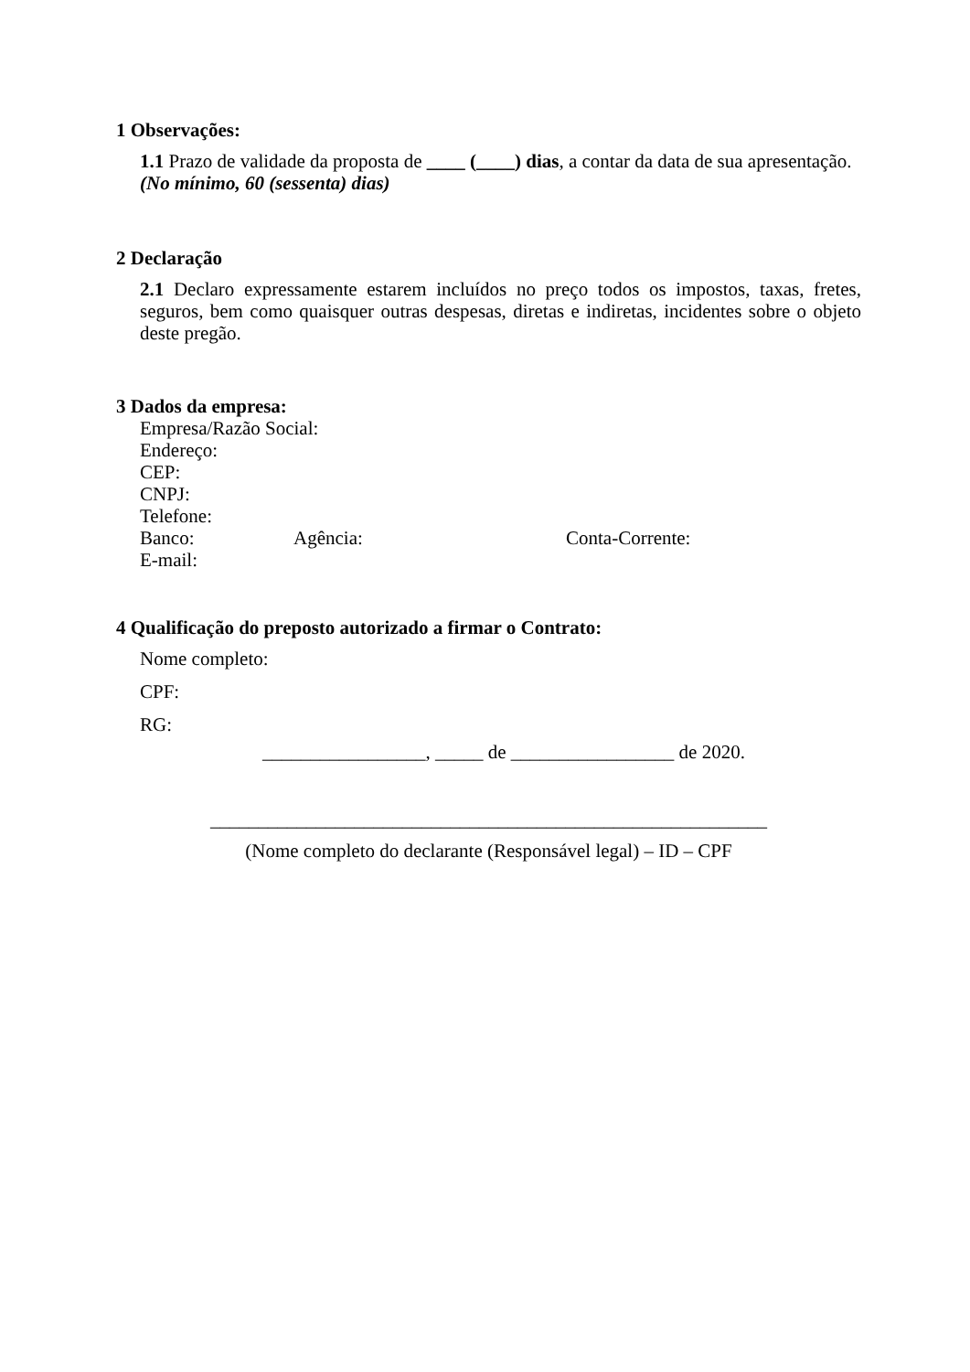1 Observações:
1.1 Prazo de validade da proposta de ____ (____) dias, a contar da data de sua apresentação. (No mínimo, 60 (sessenta) dias)
2 Declaração
2.1 Declaro expressamente estarem incluídos no preço todos os impostos, taxas, fretes, seguros, bem como quaisquer outras despesas, diretas e indiretas, incidentes sobre o objeto deste pregão.
3 Dados da empresa:
Empresa/Razão Social:
Endereço:
CEP:
CNPJ:
Telefone:
Banco: Agência: Conta-Corrente:
E-mail:
4 Qualificação do preposto autorizado a firmar o Contrato:
Nome completo:
CPF:
RG:
_________________, _____ de _________________ de 2020.
__________________________________________________________
(Nome completo do declarante (Responsável legal) – ID – CPF